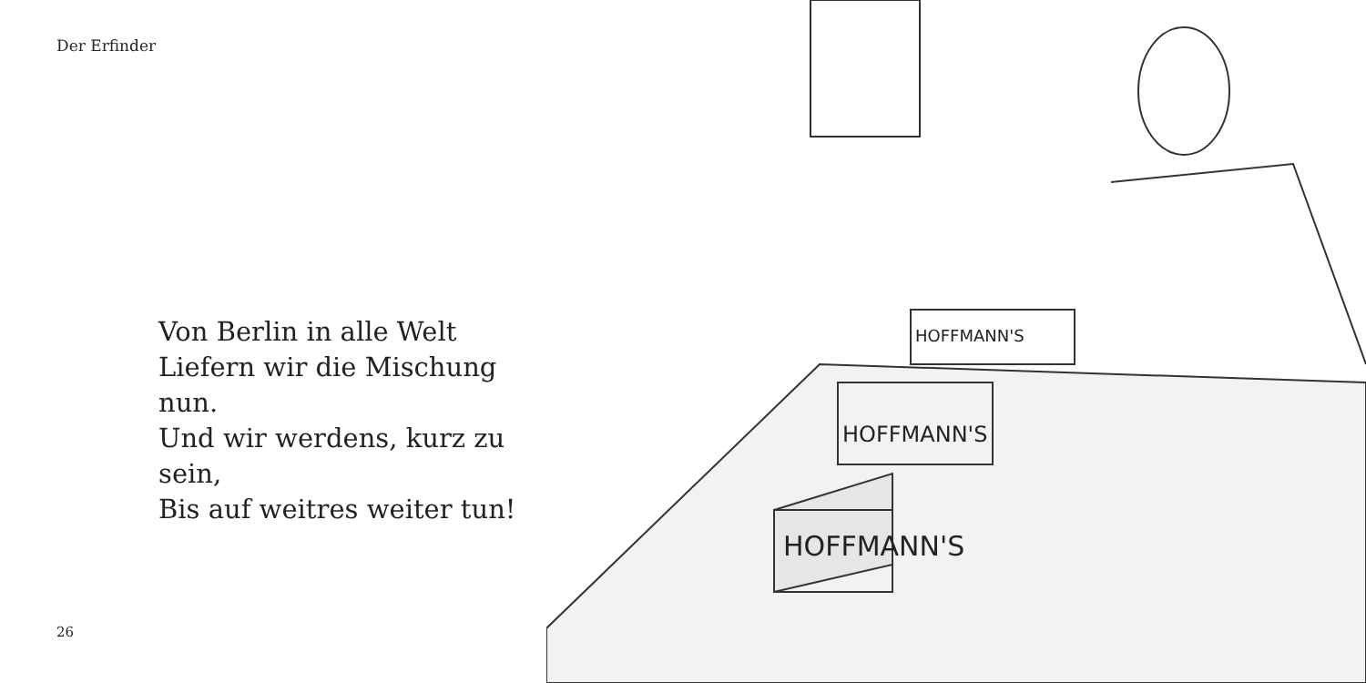Der Erfinder
Von Berlin in alle Welt
Liefern wir die Mischung nun.
Und wir werdens, kurz zu sein,
Bis auf weitres weiter tun!
26
HOFFMANN'S
HOFFMANN'S
HOFFMANN'S